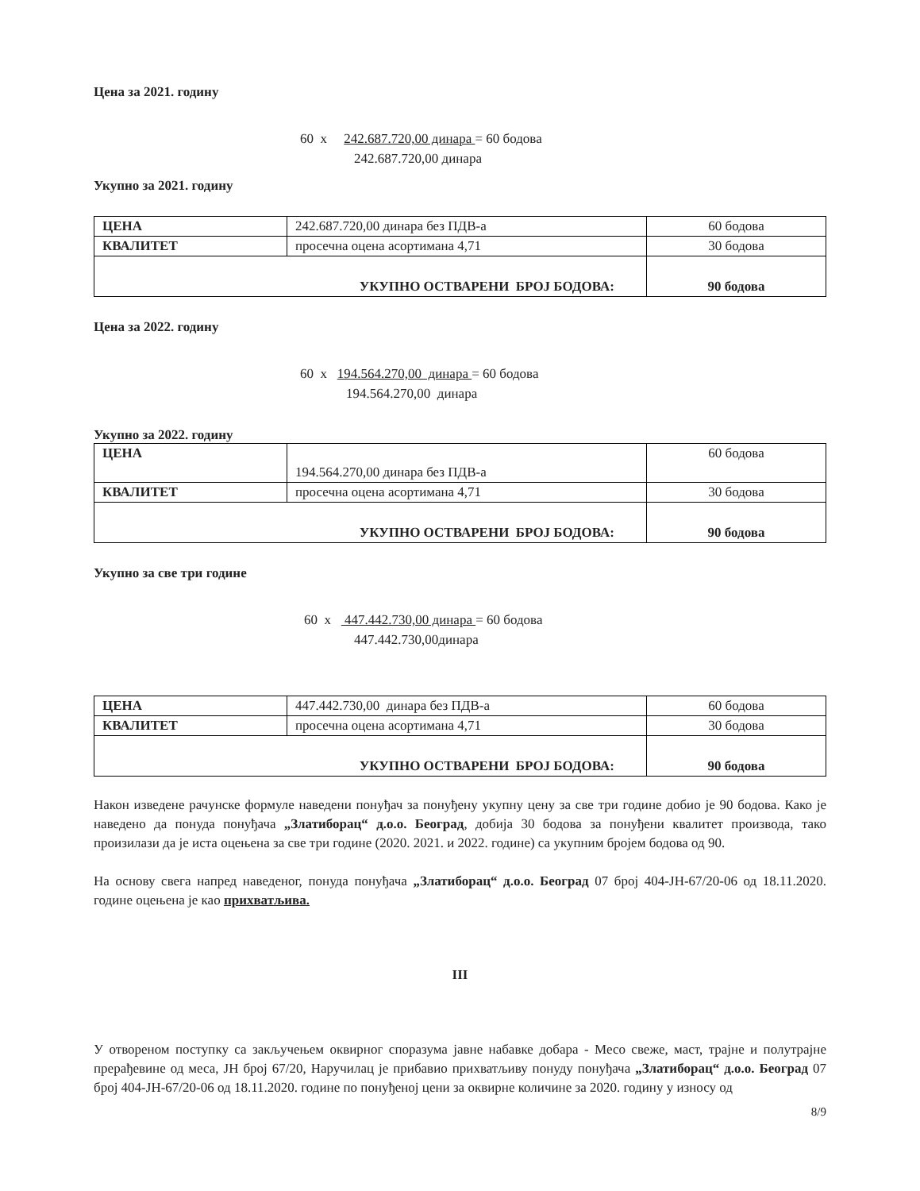Цена за 2021. годину
60 x 242.687.720,00 динара = 60 бодова
242.687.720,00 динара
Укупно за 2021. годину
| ЦЕНА | 242.687.720,00 динара без ПДВ-а | 60 бодова |
| КВАЛИТЕТ | просечна оцена асортимана 4,71 | 30 бодова |
| УКУПНО ОСТВАРЕНИ БРОЈ БОДОВА: | | 90 бодова |
Цена за 2022. годину
60 x 194.564.270,00 динара = 60 бодова
194.564.270,00 динара
Укупно за 2022. годину
| ЦЕНА | 194.564.270,00 динара без ПДВ-а | 60 бодова |
| КВАЛИТЕТ | просечна оцена асортимана 4,71 | 30 бодова |
| УКУПНО ОСТВАРЕНИ БРОЈ БОДОВА: | | 90 бодова |
Укупно за све три године
60 x 447.442.730,00 динара = 60 бодова
447.442.730,00динара
| ЦЕНА | 447.442.730,00 динара без ПДВ-а | 60 бодова |
| КВАЛИТЕТ | просечна оцена асортимана 4,71 | 30 бодова |
| УКУПНО ОСТВАРЕНИ БРОЈ БОДОВА: | | 90 бодова |
Након изведене рачунске формуле наведени понуђач за понуђену укупну цену за све три године добио је 90 бодова. Како је наведено да понуда понуђача „Златиборац“ д.о.о. Београд, добија 30 бодова за понуђени квалитет производа, тако произилази да је иста оцењена за све три године (2020. 2021. и 2022. године) са укупним бројем бодова од 90.
На основу свега напред наведеног, понуда понуђача „Златиборац“ д.о.о. Београд 07 број 404-ЈН-67/20-06 од 18.11.2020. године оцењена је као прихватљива.
III
У отвореном поступку са закључењем оквирног споразума јавне набавке добара - Месо свеже, маст, трајне и полутрајне прерађевине од меса, ЈН број 67/20, Наручилац је прибавио прихватљиву понуду понуђача „Златиборац“ д.о.о. Београд 07 број 404-ЈН-67/20-06 од 18.11.2020. године по понуђеној цени за оквирне количине за 2020. годину у износу од
8/9